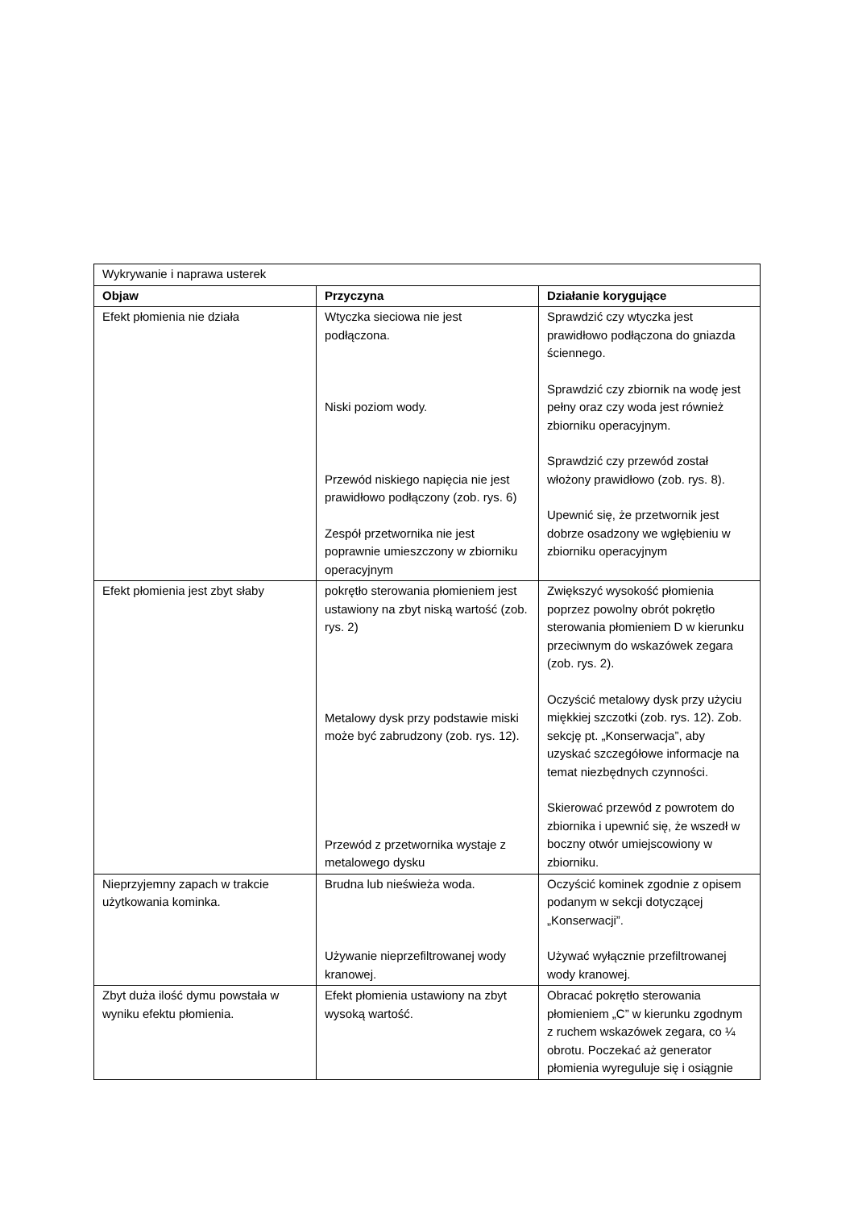| Wykrywanie i naprawa usterek | | |
| Objaw | Przyczyna | Działanie korygujące |
| Efekt płomienia nie działa | Wtyczka sieciowa nie jest podłączona. Niski poziom wody. Przewód niskiego napięcia nie jest prawidłowo podłączony (zob. rys. 6) Zespół przetwornika nie jest poprawnie umieszczony w zbiorniku operacyjnym | Sprawdzić czy wtyczka jest prawidłowo podłączona do gniazda ściennego. Sprawdzić czy zbiornik na wodę jest pełny oraz czy woda jest również zbiorniku operacyjnym. Sprawdzić czy przewód został włożony prawidłowo (zob. rys. 8). Upewnić się, że przetwornik jest dobrze osadzony we wgłębieniu w zbiorniku operacyjnym |
| Efekt płomienia jest zbyt słaby | pokrętło sterowania płomieniem jest ustawiony na zbyt niską wartość (zob. rys. 2) Metalowy dysk przy podstawie miski może być zabrudzony (zob. rys. 12). Przewód z przetwornika wystaje z metalowego dysku | Zwiększyć wysokość płomienia poprzez powolny obrót pokrętło sterowania płomieniem D w kierunku przeciwnym do wskazówek zegara (zob. rys. 2). Oczyścić metalowy dysk przy użyciu miękkiej szczotki (zob. rys. 12). Zob. sekcję pt. „Konserwacja”, aby uzyskać szczegółowe informacje na temat niezbędnych czynności. Skierować przewód z powrotem do zbiornika i upewnić się, że wszedł w boczny otwór umiejscowiony w zbiorniku. |
| Nieprzyjemny zapach w trakcie użytkowania kominka. | Brudna lub nieświeża woda. Używanie nieprzefiltrowanej wody kranowej. | Oczyścić kominek zgodnie z opisem podanym w sekcji dotyczącej „Konserwacji”. Używać wyłącznie przefiltrowanej wody kranowej. |
| Zbyt duża ilość dymu powstała w wyniku efektu płomienia. | Efekt płomienia ustawiony na zbyt wysoką wartość. | Obracać pokrętło sterowania płomieniem „C” w kierunku zgodnym z ruchem wskazówek zegara, co ¼ obrotu. Poczekać aż generator płomienia wyreguluje się i osiągnie |